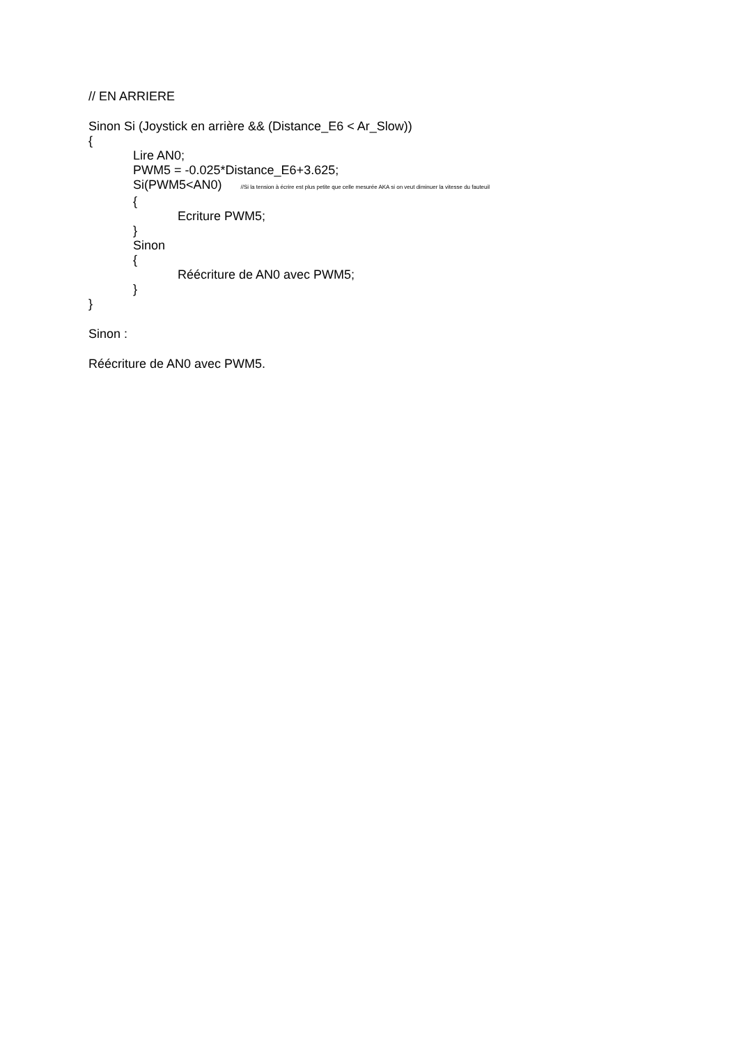// EN ARRIERE
Sinon Si (Joystick en arrière && (Distance_E6 < Ar_Slow))
{
Lire AN0;
PWM5 = -0.025*Distance_E6+3.625;
Si(PWM5<AN0) //Si la tension à écrire est plus petite que celle mesurée AKA si on veut diminuer la vitesse du fauteuil
{
Ecriture PWM5;
}
Sinon
{
Réécriture de AN0 avec PWM5;
}
}
Sinon :
Réécriture de AN0 avec PWM5.